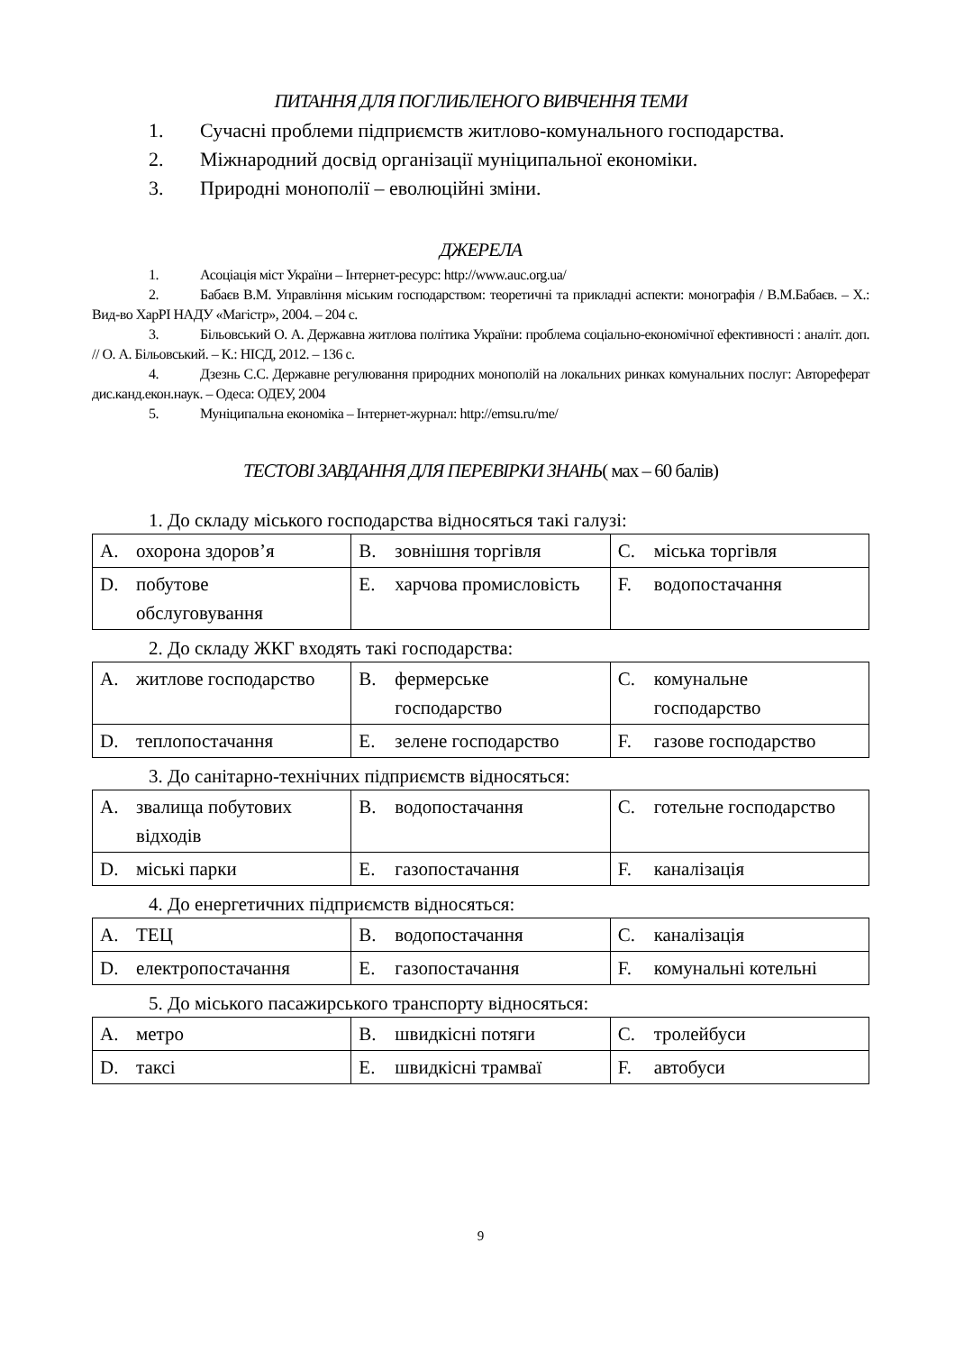ПИТАННЯ ДЛЯ ПОГЛИБЛЕНОГО ВИВЧЕННЯ ТЕМИ
1. Сучасні проблеми підприємств житлово-комунального господарства.
2. Міжнародний досвід організації муніципальної економіки.
3. Природні монополії – еволюційні зміни.
ДЖЕРЕЛА
1. Асоціація міст України – Інтернет-ресурс: http://www.auc.org.ua/
2. Бабаєв В.М. Управління міським господарством: теоретичні та прикладні аспекти: монографія / В.М.Бабаєв. – Х.: Вид-во ХарРІ НАДУ «Магістр», 2004. – 204 с.
3. Більовський О. А. Державна житлова політика України: проблема соціально-економічної ефективності : аналіт. доп. // О. А. Більовський. – К.: НІСД, 2012. – 136 с.
4. Дзезнь С.С. Державне регулювання природних монополій на локальних ринках комунальних послуг: Автореферат дис.канд.екон.наук. – Одеса: ОДЕУ, 2004
5. Муніципальна економіка – Інтернет-журнал: http://emsu.ru/me/
ТЕСТОВІ ЗАВДАННЯ ДЛЯ ПЕРЕВІРКИ ЗНАНЬ( мах – 60 балів)
1. До складу міського господарства відносяться такі галузі:
| A. охорона здоров’я | B. зовнішня торгівля | C. міська торгівля |
| D. побутове обслуговування | E. харчова промисловість | F. водопостачання |
2. До складу ЖКГ входять такі господарства:
| A. житлове господарство | B. фермерське господарство | C. комунальне господарство |
| D. теплопостачання | E. зелене господарство | F. газове господарство |
3. До санітарно-технічних підприємств відносяться:
| A. звалища побутових відходів | B. водопостачання | C. готельне господарство |
| D. міські парки | E. газопостачання | F. каналізація |
4. До енергетичних підприємств відносяться:
| A. ТЕЦ | B. водопостачання | C. каналізація |
| D. електропостачання | E. газопостачання | F. комунальні котельні |
5. До міського пасажирського транспорту відносяться:
| A. метро | B. швидкісні потяги | C. тролейбуси |
| D. таксі | E. швидкісні трамваї | F. автобуси |
9